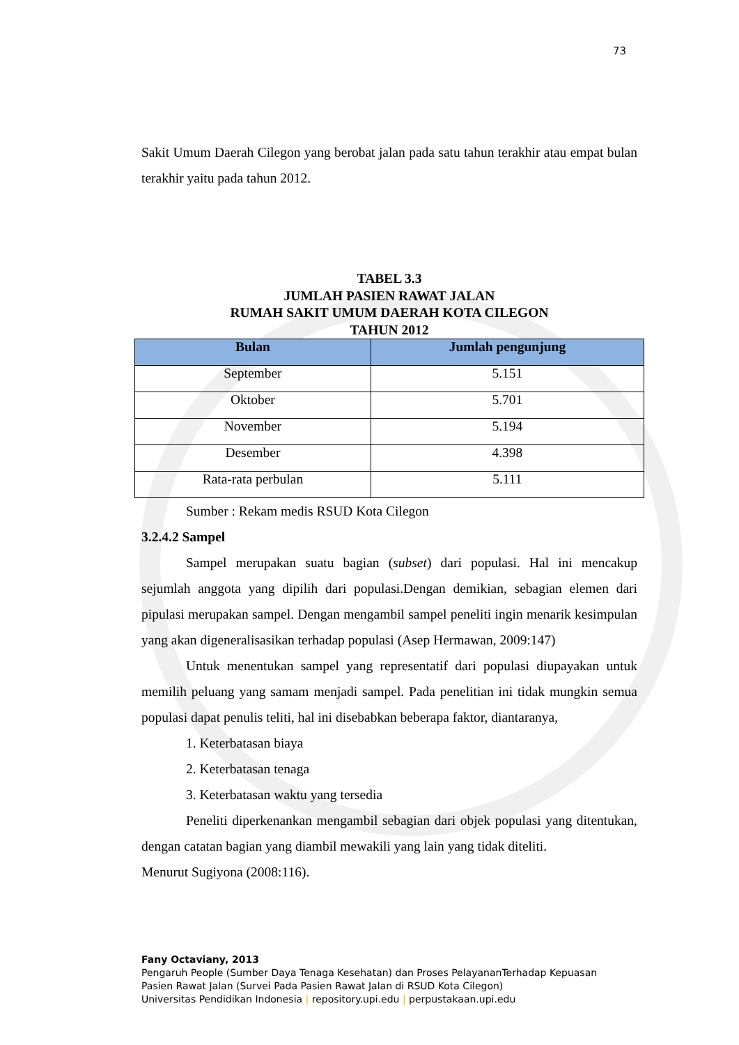73
Sakit Umum Daerah Cilegon yang berobat jalan pada satu tahun terakhir atau empat bulan terakhir yaitu pada tahun 2012.
TABEL 3.3
JUMLAH PASIEN RAWAT JALAN
RUMAH SAKIT UMUM DAERAH KOTA CILEGON
TAHUN 2012
| Bulan | Jumlah pengunjung |
| --- | --- |
| September | 5.151 |
| Oktober | 5.701 |
| November | 5.194 |
| Desember | 4.398 |
| Rata-rata perbulan | 5.111 |
Sumber : Rekam medis RSUD Kota Cilegon
3.2.4.2 Sampel
Sampel merupakan suatu bagian (subset) dari populasi. Hal ini mencakup sejumlah anggota yang dipilih dari populasi.Dengan demikian, sebagian elemen dari pipulasi merupakan sampel. Dengan mengambil sampel peneliti ingin menarik kesimpulan yang akan digeneralisasikan terhadap populasi (Asep Hermawan, 2009:147)
Untuk menentukan sampel yang representatif dari populasi diupayakan untuk memilih peluang yang samam menjadi sampel. Pada penelitian ini tidak mungkin semua populasi dapat penulis teliti, hal ini disebabkan beberapa faktor, diantaranya,
1. Keterbatasan biaya
2. Keterbatasan tenaga
3. Keterbatasan waktu yang tersedia
Peneliti diperkenankan mengambil sebagian dari objek populasi yang ditentukan, dengan catatan bagian yang diambil mewakili yang lain yang tidak diteliti.
Menurut Sugiyona (2008:116).
Fany Octaviany, 2013
Pengaruh People (Sumber Daya Tenaga Kesehatan) dan Proses PelayananTerhadap Kepuasan
Pasien Rawat Jalan (Survei Pada Pasien Rawat Jalan di RSUD Kota Cilegon)
Universitas Pendidikan Indonesia | repository.upi.edu | perpustakaan.upi.edu